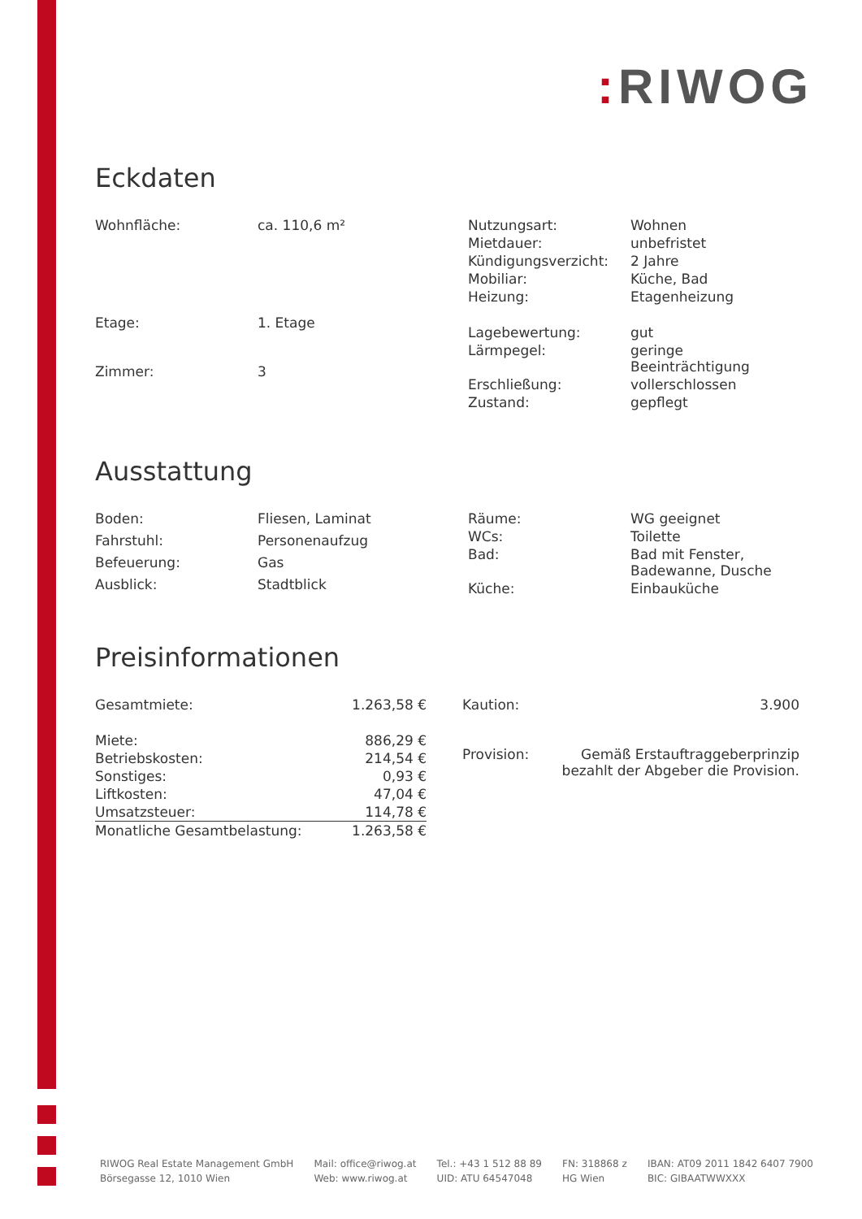: RIWOG
Eckdaten
| Wohnfläche: | ca. 110,6 m² |
| Etage: | 1. Etage |
| Zimmer: | 3 |
| Nutzungsart: | Wohnen |
| Mietdauer: | unbefristet |
| Kündigungsverzicht: | 2 Jahre |
| Mobiliar: | Küche, Bad |
| Heizung: | Etagenheizung |
| Lagebewertung: | gut |
| Lärmpegel: | geringe Beeinträchtigung |
| Erschließung: | vollerschlossen |
| Zustand: | gepflegt |
Ausstattung
| Boden: | Fliesen, Laminat |
| Fahrstuhl: | Personenaufzug |
| Befeuerung: | Gas |
| Ausblick: | Stadtblick |
| Räume: | WG geeignet |
| WCs: | Toilette |
| Bad: | Bad mit Fenster, Badewanne, Dusche |
| Küche: | Einbauküche |
Preisinformationen
| Gesamtmiete: | 1.263,58 € |
| Miete: | 886,29 € |
| Betriebskosten: | 214,54 € |
| Sonstiges: | 0,93 € |
| Liftkosten: | 47,04 € |
| Umsatzsteuer: | 114,78 € |
| Monatliche Gesamtbelastung: | 1.263,58 € |
| Kaution: | 3.900 |
| Provision: | Gemäß Erstauftraggeberprinzip bezahlt der Abgeber die Provision. |
RIWOG Real Estate Management GmbH
Börsegasse 12, 1010 Wien
Mail: office@riwog.at
Web: www.riwog.at
Tel.: +43 1 512 88 89
UID: ATU 64547048
FN: 318868 z
HG Wien
IBAN: AT09 2011 1842 6407 7900
BIC: GIBAATWWXXX